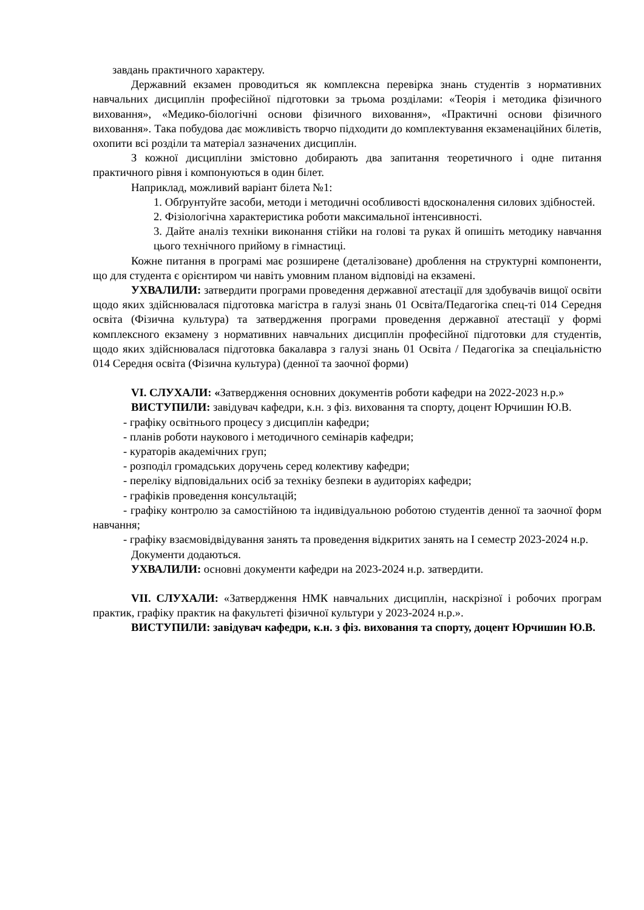завдань практичного характеру.
Державний екзамен проводиться як комплексна перевірка знань студентів з нормативних навчальних дисциплін професійної підготовки за трьома розділами: «Теорія і методика фізичного виховання», «Медико-біологічні основи фізичного виховання», «Практичні основи фізичного виховання». Така побудова дає можливість творчо підходити до комплектування екзаменаційних білетів, охопити всі розділи та матеріал зазначених дисциплін.
З кожної дисципліни змістовно добирають два запитання теоретичного і одне питання практичного рівня і компонуються в один білет.
Наприклад, можливий варіант білета №1:
1. Обґрунтуйте засоби, методи і методичні особливості вдосконалення силових здібностей.
2. Фізіологічна характеристика роботи максимальної інтенсивності.
3. Дайте аналіз техніки виконання стійки на голові та руках й опишіть методику навчання цього технічного прийому в гімнастиці.
Кожне питання в програмі має розширене (деталізоване) дроблення на структурні компоненти, що для студента є орієнтиром чи навіть умовним планом відповіді на екзамені.
УХВАЛИЛИ: затвердити програми проведення державної атестації для здобувачів вищої освіти щодо яких здійснювалася підготовка магістра в галузі знань 01 Освіта/Педагогіка спец-ті 014 Середня освіта (Фізична культура) та затвердження програми проведення державної атестації у формі комплексного екзамену з нормативних навчальних дисциплін професійної підготовки для студентів, щодо яких здійснювалася підготовка бакалавра з галузі знань 01 Освіта / Педагогіка за спеціальністю 014 Середня освіта (Фізична культура) (денної та заочної форми)
VI. СЛУХАЛИ: «Затвердження основних документів роботи кафедри на 2022-2023 н.р.»
ВИСТУПИЛИ: завідувач кафедри, к.н. з фіз. виховання та спорту, доцент Юрчишин Ю.В.
- графіку освітнього процесу з дисциплін кафедри;
- планів роботи наукового і методичного семінарів кафедри;
- кураторів академічних груп;
- розподіл громадських доручень серед колективу кафедри;
- переліку відповідальних осіб за техніку безпеки в аудиторіях кафедри;
- графіків проведення консультацій;
- графіку контролю за самостійною та індивідуальною роботою студентів денної та заочної форм навчання;
- графіку взаємовідвідування занять та проведення відкритих занять на І семестр 2023-2024 н.р.
Документи додаються.
УХВАЛИЛИ: основні документи кафедри на 2023-2024 н.р. затвердити.
VII. СЛУХАЛИ: «Затвердження НМК навчальних дисциплін, наскрізної і робочих програм практик, графіку практик на факультеті фізичної культури у 2023-2024 н.р.».
ВИСТУПИЛИ: завідувач кафедри, к.н. з фіз. виховання та спорту, доцент Юрчишин Ю.В.